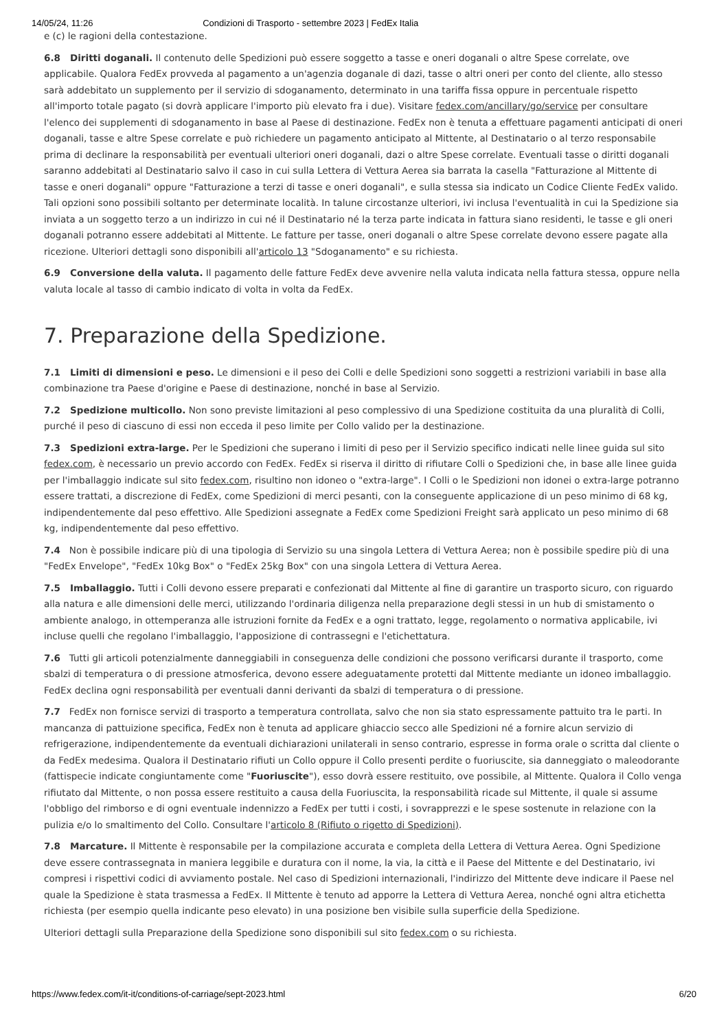14/05/24, 11:26 Condizioni di Trasporto - settembre 2023 | FedEx Italia
e (c) le ragioni della contestazione.
6.8 Diritti doganali. Il contenuto delle Spedizioni può essere soggetto a tasse e oneri doganali o altre Spese correlate, ove applicabile. Qualora FedEx provveda al pagamento a un'agenzia doganale di dazi, tasse o altri oneri per conto del cliente, allo stesso sarà addebitato un supplemento per il servizio di sdoganamento, determinato in una tariffa fissa oppure in percentuale rispetto all'importo totale pagato (si dovrà applicare l'importo più elevato fra i due). Visitare fedex.com/ancillary/go/service per consultare l'elenco dei supplementi di sdoganamento in base al Paese di destinazione. FedEx non è tenuta a effettuare pagamenti anticipati di oneri doganali, tasse e altre Spese correlate e può richiedere un pagamento anticipato al Mittente, al Destinatario o al terzo responsabile prima di declinare la responsabilità per eventuali ulteriori oneri doganali, dazi o altre Spese correlate. Eventuali tasse o diritti doganali saranno addebitati al Destinatario salvo il caso in cui sulla Lettera di Vettura Aerea sia barrata la casella "Fatturazione al Mittente di tasse e oneri doganali" oppure "Fatturazione a terzi di tasse e oneri doganali", e sulla stessa sia indicato un Codice Cliente FedEx valido. Tali opzioni sono possibili soltanto per determinate località. In talune circostanze ulteriori, ivi inclusa l'eventualità in cui la Spedizione sia inviata a un soggetto terzo a un indirizzo in cui né il Destinatario né la terza parte indicata in fattura siano residenti, le tasse e gli oneri doganali potranno essere addebitati al Mittente. Le fatture per tasse, oneri doganali o altre Spese correlate devono essere pagate alla ricezione. Ulteriori dettagli sono disponibili all'articolo 13 "Sdoganamento" e su richiesta.
6.9 Conversione della valuta. Il pagamento delle fatture FedEx deve avvenire nella valuta indicata nella fattura stessa, oppure nella valuta locale al tasso di cambio indicato di volta in volta da FedEx.
7. Preparazione della Spedizione.
7.1 Limiti di dimensioni e peso. Le dimensioni e il peso dei Colli e delle Spedizioni sono soggetti a restrizioni variabili in base alla combinazione tra Paese d'origine e Paese di destinazione, nonché in base al Servizio.
7.2 Spedizione multicollo. Non sono previste limitazioni al peso complessivo di una Spedizione costituita da una pluralità di Colli, purché il peso di ciascuno di essi non ecceda il peso limite per Collo valido per la destinazione.
7.3 Spedizioni extra-large. Per le Spedizioni che superano i limiti di peso per il Servizio specifico indicati nelle linee guida sul sito fedex.com, è necessario un previo accordo con FedEx. FedEx si riserva il diritto di rifiutare Colli o Spedizioni che, in base alle linee guida per l'imballaggio indicate sul sito fedex.com, risultino non idoneo o "extra-large". I Colli o le Spedizioni non idonei o extra-large potranno essere trattati, a discrezione di FedEx, come Spedizioni di merci pesanti, con la conseguente applicazione di un peso minimo di 68 kg, indipendentemente dal peso effettivo. Alle Spedizioni assegnate a FedEx come Spedizioni Freight sarà applicato un peso minimo di 68 kg, indipendentemente dal peso effettivo.
7.4 Non è possibile indicare più di una tipologia di Servizio su una singola Lettera di Vettura Aerea; non è possibile spedire più di una "FedEx Envelope", "FedEx 10kg Box" o "FedEx 25kg Box" con una singola Lettera di Vettura Aerea.
7.5 Imballaggio. Tutti i Colli devono essere preparati e confezionati dal Mittente al fine di garantire un trasporto sicuro, con riguardo alla natura e alle dimensioni delle merci, utilizzando l'ordinaria diligenza nella preparazione degli stessi in un hub di smistamento o ambiente analogo, in ottemperanza alle istruzioni fornite da FedEx e a ogni trattato, legge, regolamento o normativa applicabile, ivi incluse quelli che regolano l'imballaggio, l'apposizione di contrassegni e l'etichettatura.
7.6 Tutti gli articoli potenzialmente danneggiabili in conseguenza delle condizioni che possono verificarsi durante il trasporto, come sbalzi di temperatura o di pressione atmosferica, devono essere adeguatamente protetti dal Mittente mediante un idoneo imballaggio. FedEx declina ogni responsabilità per eventuali danni derivanti da sbalzi di temperatura o di pressione.
7.7 FedEx non fornisce servizi di trasporto a temperatura controllata, salvo che non sia stato espressamente pattuito tra le parti. In mancanza di pattuizione specifica, FedEx non è tenuta ad applicare ghiaccio secco alle Spedizioni né a fornire alcun servizio di refrigerazione, indipendentemente da eventuali dichiarazioni unilaterali in senso contrario, espresse in forma orale o scritta dal cliente o da FedEx medesima. Qualora il Destinatario rifiuti un Collo oppure il Collo presenti perdite o fuoriuscite, sia danneggiato o maleodorante (fattispecie indicate congiuntamente come "Fuoriuscite"), esso dovrà essere restituito, ove possibile, al Mittente. Qualora il Collo venga rifiutato dal Mittente, o non possa essere restituito a causa della Fuoriuscita, la responsabilità ricade sul Mittente, il quale si assume l'obbligo del rimborso e di ogni eventuale indennizzo a FedEx per tutti i costi, i sovrapprezzi e le spese sostenute in relazione con la pulizia e/o lo smaltimento del Collo. Consultare l'articolo 8 (Rifiuto o rigetto di Spedizioni).
7.8 Marcature. Il Mittente è responsabile per la compilazione accurata e completa della Lettera di Vettura Aerea. Ogni Spedizione deve essere contrassegnata in maniera leggibile e duratura con il nome, la via, la città e il Paese del Mittente e del Destinatario, ivi compresi i rispettivi codici di avviamento postale. Nel caso di Spedizioni internazionali, l'indirizzo del Mittente deve indicare il Paese nel quale la Spedizione è stata trasmessa a FedEx. Il Mittente è tenuto ad apporre la Lettera di Vettura Aerea, nonché ogni altra etichetta richiesta (per esempio quella indicante peso elevato) in una posizione ben visibile sulla superficie della Spedizione.
Ulteriori dettagli sulla Preparazione della Spedizione sono disponibili sul sito fedex.com o su richiesta.
https://www.fedex.com/it-it/conditions-of-carriage/sept-2023.html 6/20